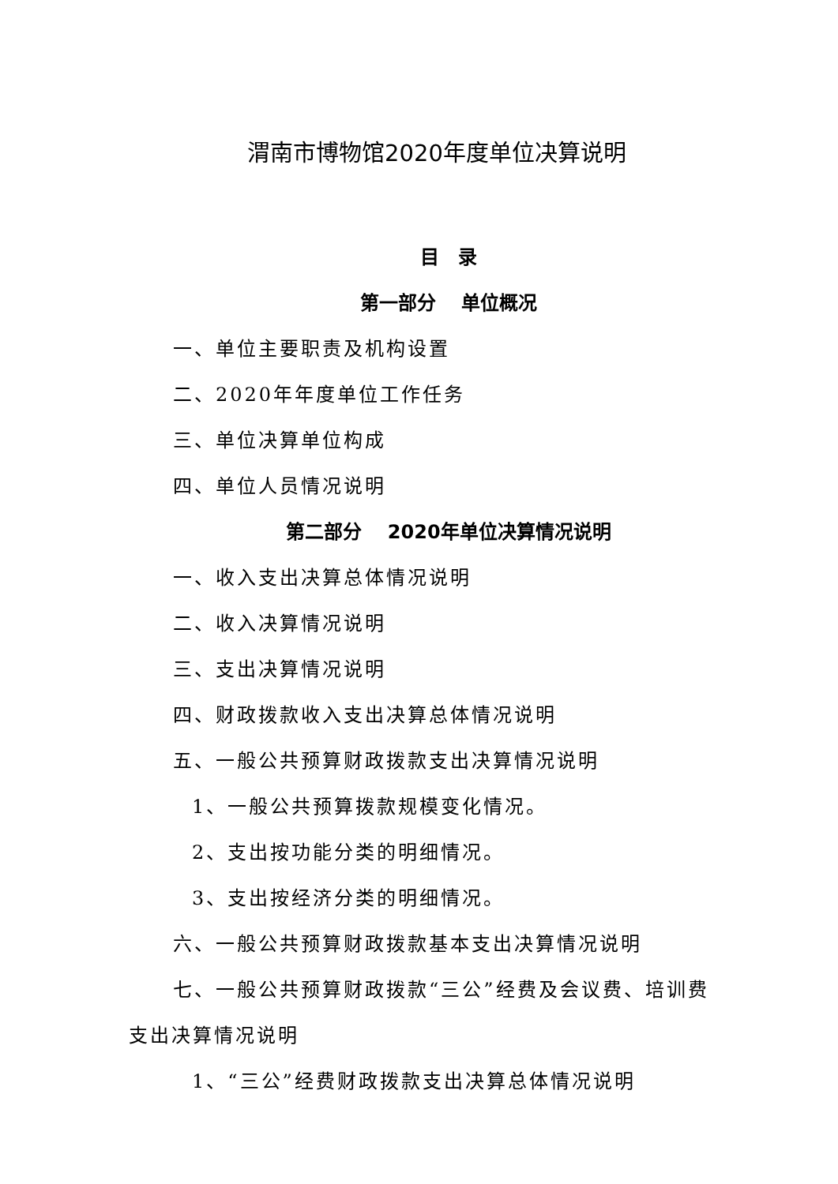渭南市博物馆2020年度单位决算说明
目　录
第一部分　 单位概况
一、单位主要职责及机构设置
二、2020年年度单位工作任务
三、单位决算单位构成
四、单位人员情况说明
第二部分　 2020年单位决算情况说明
一、收入支出决算总体情况说明
二、收入决算情况说明
三、支出决算情况说明
四、财政拨款收入支出决算总体情况说明
五、一般公共预算财政拨款支出决算情况说明
1、一般公共预算拨款规模变化情况。
2、支出按功能分类的明细情况。
3、支出按经济分类的明细情况。
六、一般公共预算财政拨款基本支出决算情况说明
七、一般公共预算财政拨款“三公”经费及会议费、培训费支出决算情况说明
1、“三公”经费财政拨款支出决算总体情况说明